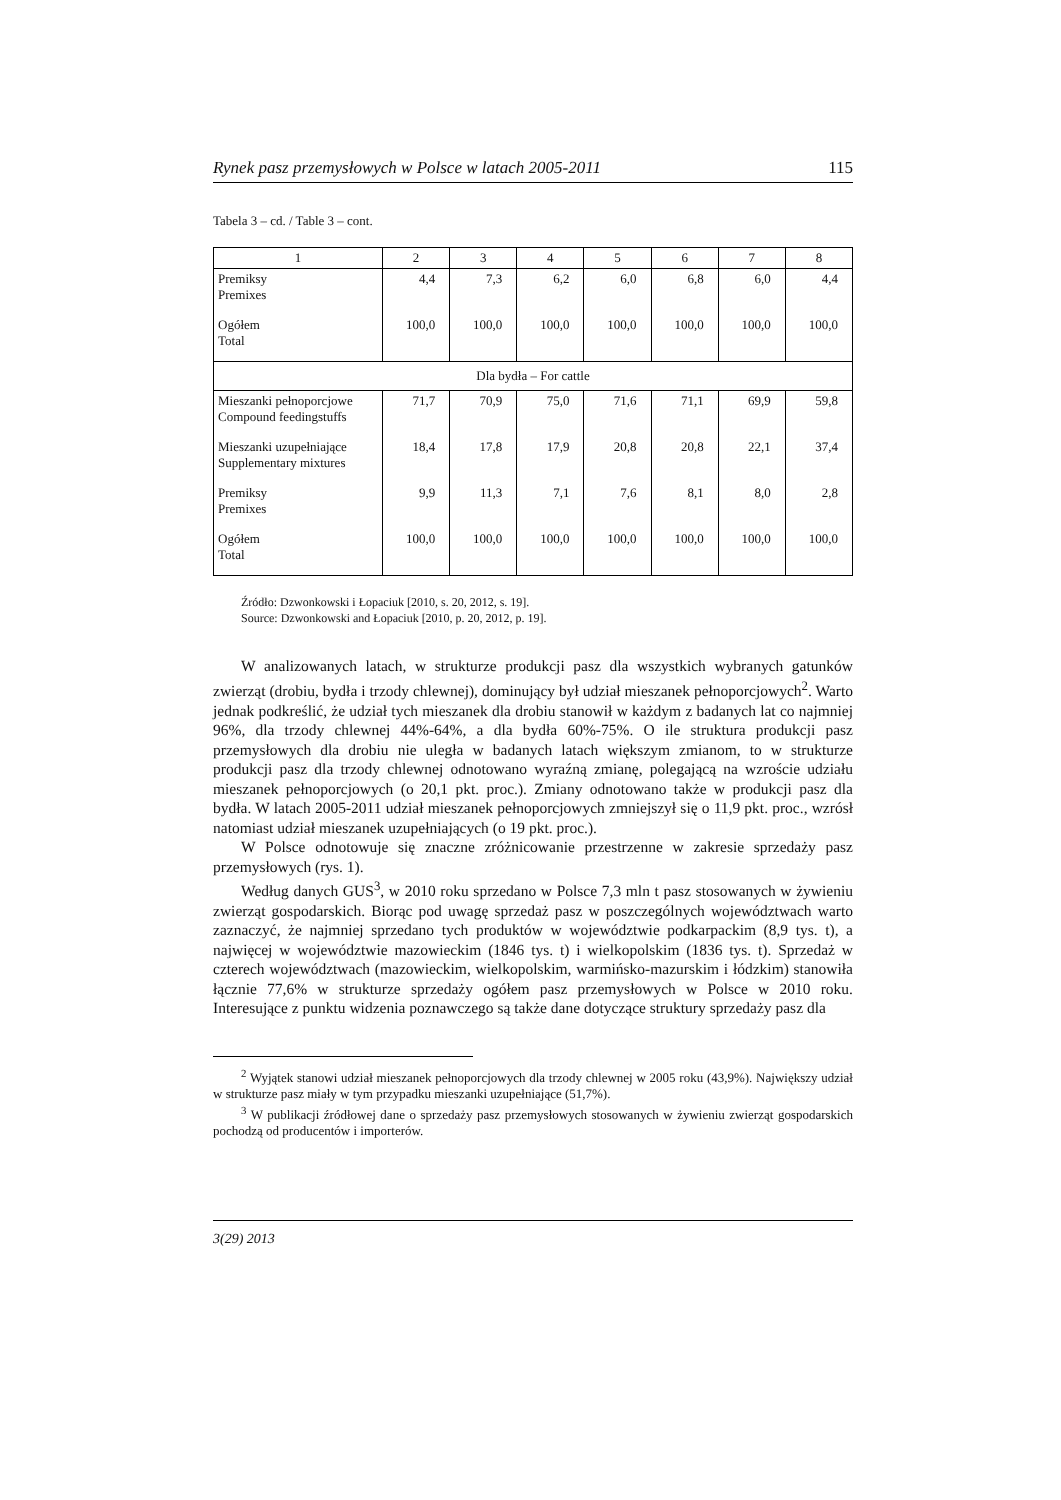Rynek pasz przemysłowych w Polsce w latach 2005-2011 115
Tabela 3 – cd. / Table 3 – cont.
| 1 | 2 | 3 | 4 | 5 | 6 | 7 | 8 |
| --- | --- | --- | --- | --- | --- | --- | --- |
| Premiksy Premixes | 4,4 | 7,3 | 6,2 | 6,0 | 6,8 | 6,0 | 4,4 |
| Ogółem Total | 100,0 | 100,0 | 100,0 | 100,0 | 100,0 | 100,0 | 100,0 |
| Dla bydła – For cattle | | | | | | | |
| Mieszanki pełnoporcjowe Compound feedingstuffs | 71,7 | 70,9 | 75,0 | 71,6 | 71,1 | 69,9 | 59,8 |
| Mieszanki uzupełniające Supplementary mixtures | 18,4 | 17,8 | 17,9 | 20,8 | 20,8 | 22,1 | 37,4 |
| Premiksy Premixes | 9,9 | 11,3 | 7,1 | 7,6 | 8,1 | 8,0 | 2,8 |
| Ogółem Total | 100,0 | 100,0 | 100,0 | 100,0 | 100,0 | 100,0 | 100,0 |
Źródło: Dzwonkowski i Łopaciuk [2010, s. 20, 2012, s. 19].
Source: Dzwonkowski and Łopaciuk [2010, p. 20, 2012, p. 19].
W analizowanych latach, w strukturze produkcji pasz dla wszystkich wybranych gatunków zwierząt (drobiu, bydła i trzody chlewnej), dominujący był udział mieszanek pełnoporcjowych<sup>2</sup>. Warto jednak podkreślić, że udział tych mieszanek dla drobiu stanowił w każdym z badanych lat co najmniej 96%, dla trzody chlewnej 44%-64%, a dla bydła 60%-75%. O ile struktura produkcji pasz przemysłowych dla drobiu nie uległa w badanych latach większym zmianom, to w strukturze produkcji pasz dla trzody chlewnej odnotowano wyraźną zmianę, polegającą na wzroście udziału mieszanek pełnoporcjowych (o 20,1 pkt. proc.). Zmiany odnotowano także w produkcji pasz dla bydła. W latach 2005-2011 udział mieszanek pełnoporcjowych zmniejszył się o 11,9 pkt. proc., wzrósł natomiast udział mieszanek uzupełniających (o 19 pkt. proc.).
W Polsce odnotowuje się znaczne zróżnicowanie przestrzenne w zakresie sprzedaży pasz przemysłowych (rys. 1).
Według danych GUS<sup>3</sup>, w 2010 roku sprzedano w Polsce 7,3 mln t pasz stosowanych w żywieniu zwierząt gospodarskich. Biorąc pod uwagę sprzedaż pasz w poszczególnych województwach warto zaznaczyć, że najmniej sprzedano tych produktów w województwie podkarpackim (8,9 tys. t), a najwięcej w województwie mazowieckim (1846 tys. t) i wielkopolskim (1836 tys. t). Sprzedaż w czterech województwach (mazowieckim, wielkopolskim, warmińsko-mazurskim i łódzkim) stanowiła łącznie 77,6% w strukturze sprzedaży ogółem pasz przemysłowych w Polsce w 2010 roku. Interesujące z punktu widzenia poznawczego są także dane dotyczące struktury sprzedaży pasz dla
<sup>2</sup> Wyjątek stanowi udział mieszanek pełnoporcjowych dla trzody chlewnej w 2005 roku (43,9%). Największy udział w strukturze pasz miały w tym przypadku mieszanki uzupełniające (51,7%).
<sup>3</sup> W publikacji źródłowej dane o sprzedaży pasz przemysłowych stosowanych w żywieniu zwierząt gospodarskich pochodzą od producentów i importerów.
3(29) 2013